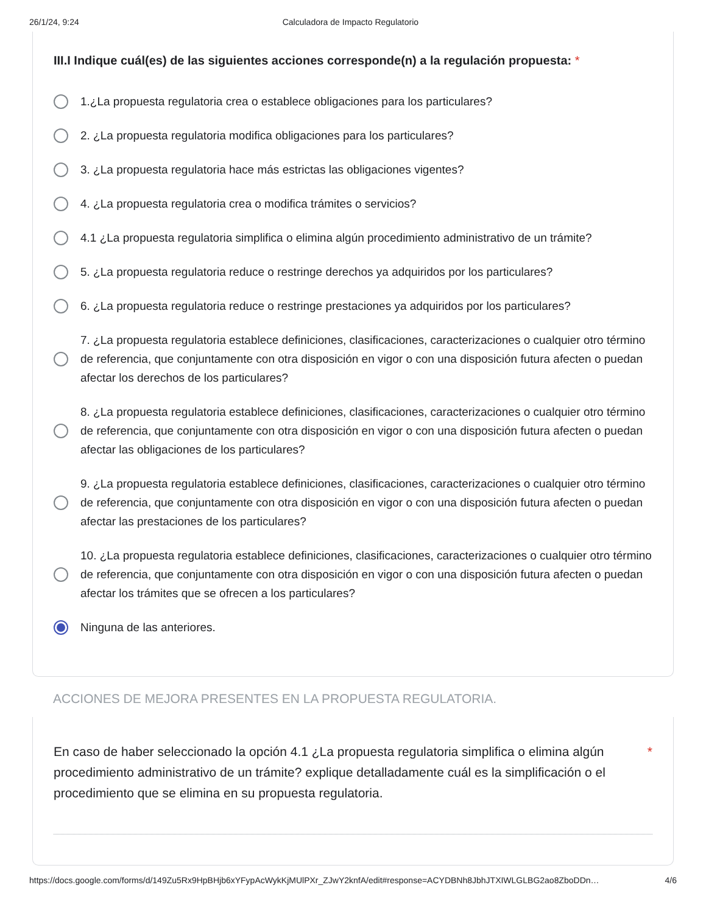26/1/24, 9:24 Calculadora de Impacto Regulatorio
III.I Indique cuál(es) de las siguientes acciones corresponde(n) a la regulación propuesta: *
1.¿La propuesta regulatoria crea o establece obligaciones para los particulares?
2. ¿La propuesta regulatoria modifica obligaciones para los particulares?
3. ¿La propuesta regulatoria hace más estrictas las obligaciones vigentes?
4. ¿La propuesta regulatoria crea o modifica trámites o servicios?
4.1 ¿La propuesta regulatoria simplifica o elimina algún procedimiento administrativo de un trámite?
5. ¿La propuesta regulatoria reduce o restringe derechos ya adquiridos por los particulares?
6. ¿La propuesta regulatoria reduce o restringe prestaciones ya adquiridos por los particulares?
7. ¿La propuesta regulatoria establece definiciones, clasificaciones, caracterizaciones o cualquier otro término de referencia, que conjuntamente con otra disposición en vigor o con una disposición futura afecten o puedan afectar los derechos de los particulares?
8. ¿La propuesta regulatoria establece definiciones, clasificaciones, caracterizaciones o cualquier otro término de referencia, que conjuntamente con otra disposición en vigor o con una disposición futura afecten o puedan afectar las obligaciones de los particulares?
9. ¿La propuesta regulatoria establece definiciones, clasificaciones, caracterizaciones o cualquier otro término de referencia, que conjuntamente con otra disposición en vigor o con una disposición futura afecten o puedan afectar las prestaciones de los particulares?
10. ¿La propuesta regulatoria establece definiciones, clasificaciones, caracterizaciones o cualquier otro término de referencia, que conjuntamente con otra disposición en vigor o con una disposición futura afecten o puedan afectar los trámites que se ofrecen a los particulares?
Ninguna de las anteriores.
ACCIONES DE MEJORA PRESENTES EN LA PROPUESTA REGULATORIA.
En caso de haber seleccionado la opción 4.1 ¿La propuesta regulatoria simplifica o elimina algún procedimiento administrativo de un trámite? explique detalladamente cuál es la simplificación o el procedimiento que se elimina en su propuesta regulatoria. *
https://docs.google.com/forms/d/149Zu5Rx9HpBHjb6xYFypAcWykKjMUlPXr_ZJwY2knfA/edit#response=ACYDBNh8JbhJTXIWLGLBG2ao8ZboDDn… 4/6